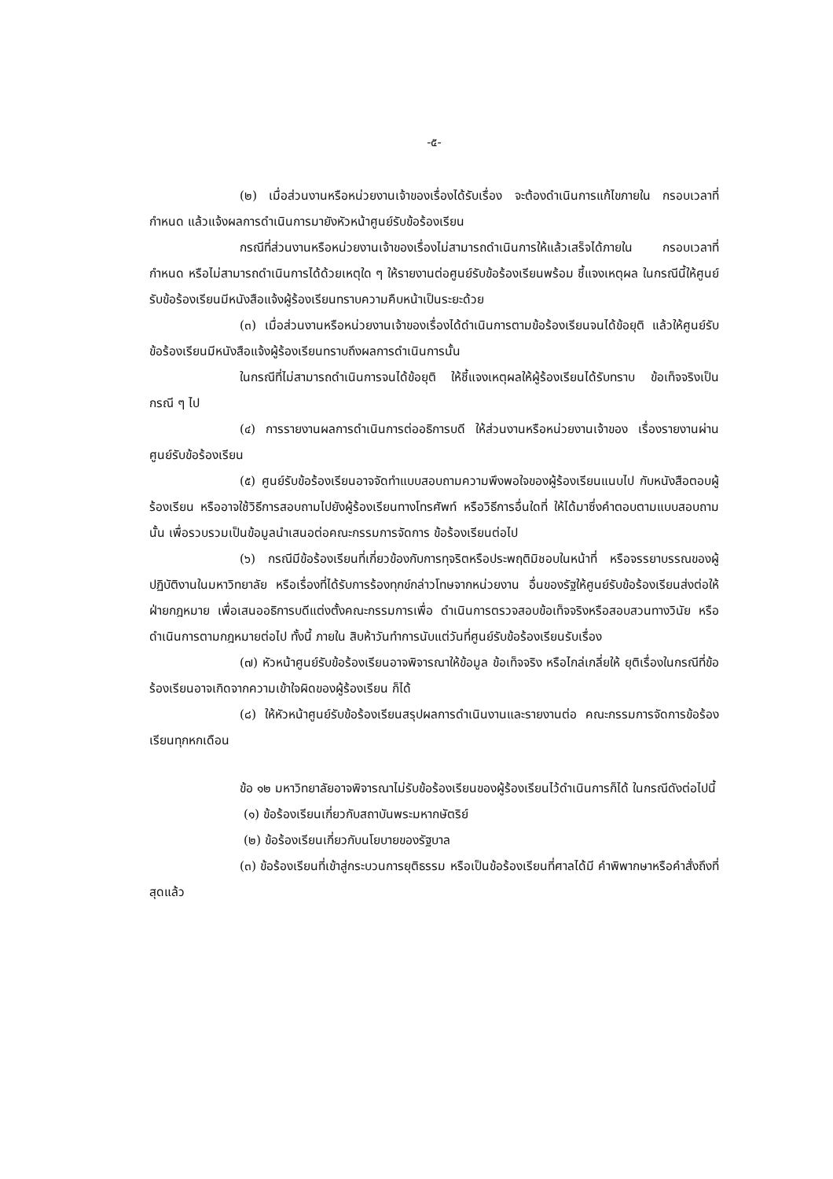-๕-
(๒) เมื่อส่วนงานหรือหน่วยงานเจ้าของเรื่องได้รับเรื่อง จะต้องดำเนินการแก้ไขภายใน กรอบเวลาที่กำหนด แล้วแจ้งผลการดำเนินการมายังหัวหน้าศูนย์รับข้อร้องเรียน
กรณีที่ส่วนงานหรือหน่วยงานเจ้าของเรื่องไม่สามารถดำเนินการให้แล้วเสร็จได้ภายใน กรอบเวลาที่กำหนด หรือไม่สามารถดำเนินการได้ด้วยเหตุใด ๆ ให้รายงานต่อศูนย์รับข้อร้องเรียนพร้อม ชี้แจงเหตุผล ในกรณีนี้ให้ศูนย์รับข้อร้องเรียนมีหนังสือแจ้งผู้ร้องเรียนทราบความคืบหน้าเป็นระยะด้วย
(๓) เมื่อส่วนงานหรือหน่วยงานเจ้าของเรื่องได้ดำเนินการตามข้อร้องเรียนจนได้ข้อยุติ แล้วให้ศูนย์รับข้อร้องเรียนมีหนังสือแจ้งผู้ร้องเรียนทราบถึงผลการดำเนินการนั้น
ในกรณีที่ไม่สามารถดำเนินการจนได้ข้อยุติ ให้ชี้แจงเหตุผลให้ผู้ร้องเรียนได้รับทราบ ข้อเท็จจริงเป็นกรณี ๆ ไป
(๔) การรายงานผลการดำเนินการต่ออธิการบดี ให้ส่วนงานหรือหน่วยงานเจ้าของ เรื่องรายงานผ่านศูนย์รับข้อร้องเรียน
(๕) ศูนย์รับข้อร้องเรียนอาจจัดทำแบบสอบถามความพึงพอใจของผู้ร้องเรียนแนบไป กับหนังสือตอบผู้ร้องเรียน หรืออาจใช้วิธีการสอบถามไปยังผู้ร้องเรียนทางโทรศัพท์ หรือวิธีการอื่นใดที่ ให้ได้มาซึ่งคำตอบตามแบบสอบถามนั้น เพื่อรวบรวมเป็นข้อมูลนำเสนอต่อคณะกรรมการจัดการ ข้อร้องเรียนต่อไป
(๖) กรณีมีข้อร้องเรียนที่เกี่ยวข้องกับการทุจริตหรือประพฤติมิชอบในหน้าที่ หรือจรรยาบรรณของผู้ปฏิบัติงานในมหาวิทยาลัย หรือเรื่องที่ได้รับการร้องทุกข์กล่าวโทษจากหน่วยงาน อื่นของรัฐให้ศูนย์รับข้อร้องเรียนส่งต่อให้ฝ่ายกฎหมาย เพื่อเสนออธิการบดีแต่งตั้งคณะกรรมการเพื่อ ดำเนินการตรวจสอบข้อเท็จจริงหรือสอบสวนทางวินัย หรือดำเนินการตามกฎหมายต่อไป ทั้งนี้ ภายใน สิบห้าวันทำการนับแต่วันที่ศูนย์รับข้อร้องเรียนรับเรื่อง
(๗) หัวหน้าศูนย์รับข้อร้องเรียนอาจพิจารณาให้ข้อมูล ข้อเท็จจริง หรือไกล่เกลี่ยให้ ยุติเรื่องในกรณีที่ข้อร้องเรียนอาจเกิดจากความเข้าใจผิดของผู้ร้องเรียน ก็ได้
(๘) ให้หัวหน้าศูนย์รับข้อร้องเรียนสรุปผลการดำเนินงานและรายงานต่อ คณะกรรมการจัดการข้อร้องเรียนทุกหกเดือน
ข้อ ๑๒ มหาวิทยาลัยอาจพิจารณาไม่รับข้อร้องเรียนของผู้ร้องเรียนไว้ดำเนินการก็ได้ ในกรณีดังต่อไปนี้
(๑) ข้อร้องเรียนเกี่ยวกับสถาบันพระมหากษัตริย์
(๒) ข้อร้องเรียนเกี่ยวกับนโยบายของรัฐบาล
(๓) ข้อร้องเรียนที่เข้าสู่กระบวนการยุติธรรม หรือเป็นข้อร้องเรียนที่ศาลได้มี คำพิพากษาหรือคำสั่งถึงที่สุดแล้ว